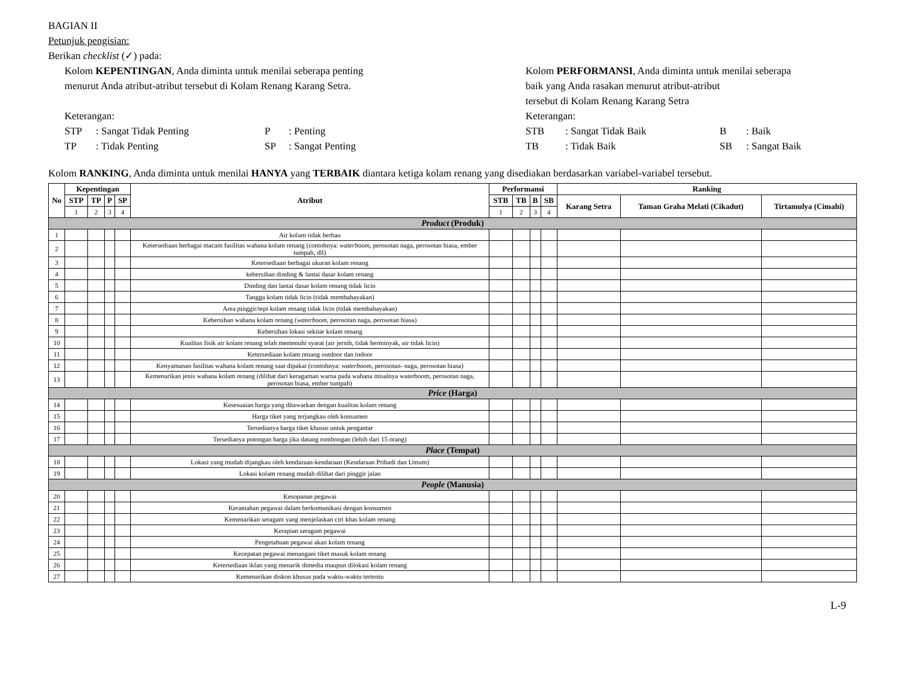BAGIAN II
Petunjuk pengisian:
Berikan checklist (✓) pada:
Kolom KEPENTINGAN, Anda diminta untuk menilai seberapa penting
menurut Anda atribut-atribut tersebut di Kolam Renang Karang Setra.
Keterangan:
STP: Sangat Tidak Penting P: Penting
TP: Tidak Penting SP: Sangat Penting
Kolom PERFORMANSI, Anda diminta untuk menilai seberapa
baik yang Anda rasakan menurut atribut-atribut
tersebut di Kolam Renang Karang Setra
Keterangan:
STB: Sangat Tidak Baik B: Baik
TB: Tidak Baik SB: Sangat Baik
Kolom RANKING, Anda diminta untuk menilai HANYA yang TERBAIK diantara ketiga kolam renang yang disediakan berdasarkan variabel-variabel tersebut.
| No | Kepentingan | | | | Atribut | Performansi | | | | Ranking | | |
| --- | --- | --- | --- | --- | --- | --- | --- | --- | --- | --- | --- | --- |
| | STP | TP | P | SP | | STB | TB | B | SB | Karang Setra | Taman Graha Melati (Cikadut) | Tirtamulya (Cimahi) |
| | 1 | 2 | 3 | 4 | | 1 | 2 | 3 | 4 | | | |
| Product (Produk) | | | | | | | | | | | | |
| 1 | | | | | Air kolam tidak berbau | | | | | | | |
| 2 | | | | | Ketersediaan berbagai macam fasilitas wahana kolam renang (contohnya: waterboom , perosotan naga, perosotan biasa, ember tumpah, dll) | | | | | | | |
| 3 | | | | | Ketersediaan berbagai ukuran kolam renang | | | | | | | |
| 4 | | | | | kebersihan dinding & lantai dasar kolam renang | | | | | | | |
| 5 | | | | | Dinding dan lantai dasar kolam renang tidak licin | | | | | | | |
| 6 | | | | | Tangga kolam tidak licin (tidak membahayakan) | | | | | | | |
| 7 | | | | | Area pinggir/tepi kolam renang tidak licin (tidak membahayakan) | | | | | | | |
| 8 | | | | | Kebersihan wahana kolam renang ( waterboom , perosotan naga, perosotan biasa) | | | | | | | |
| 9 | | | | | Kebersihan lokasi sekitar kolam renang | | | | | | | |
| 10 | | | | | Kualitas fisik air kolam renang telah memenuhi syarat (air jernih, tidak berminyak, air tidak licin) | | | | | | | |
| 11 | | | | | Ketersediaan kolam renang outdoor dan indoor | | | | | | | |
| 12 | | | | | Kenyamanan fasilitas wahana kolam renang saat dipakai (contohnya: waterboom , perosotan- naga, perosotan biasa) | | | | | | | |
| 13 | | | | | Kemenarikan jenis wahana kolam renang (dilihat dari keragaman warna pada wahana misalnya waterboom, perosotan naga, perosotan biasa, ember tumpah) | | | | | | | |
| Price (Harga) | | | | | | | | | | | | |
| 14 | | | | | Kesesuaian harga yang ditawarkan dengan kualitas kolam renang | | | | | | | |
| 15 | | | | | Harga tiket yang terjangkau oleh konsumen | | | | | | | |
| 16 | | | | | Tersedianya harga tiket khusus untuk pengantar | | | | | | | |
| 17 | | | | | Tersedianya potongan harga jika datang rombongan (lebih dari 15 orang) | | | | | | | |
| Place (Tempat) | | | | | | | | | | | | |
| 18 | | | | | Lokasi yang mudah dijangkau oleh kendaraan-kendaraan (Kendaraan Pribadi dan Umum) | | | | | | | |
| 19 | | | | | Lokasi kolam renang mudah dilihat dari pinggir jalan | | | | | | | |
| People (Manusia) | | | | | | | | | | | | |
| 20 | | | | | Kesopanan pegawai | | | | | | | |
| 21 | | | | | Keramahan pegawai dalam berkomunikasi dengan konsumen | | | | | | | |
| 22 | | | | | Kemenarikan seragam yang menjelaskan ciri khas kolam renang | | | | | | | |
| 23 | | | | | Kerapian seragam pegawai | | | | | | | |
| 24 | | | | | Pengetahuan pegawai akan kolam renang | | | | | | | |
| 25 | | | | | Kecepatan pegawai menangani tiket masuk kolam renang | | | | | | | |
| 26 | | | | | Ketersediaan iklan yang menarik dimedia maupun dilokasi kolam renang | | | | | | | |
| 27 | | | | | Kemenarikan diskon khusus pada waktu-waktu tertentu | | | | | | | |
L-9